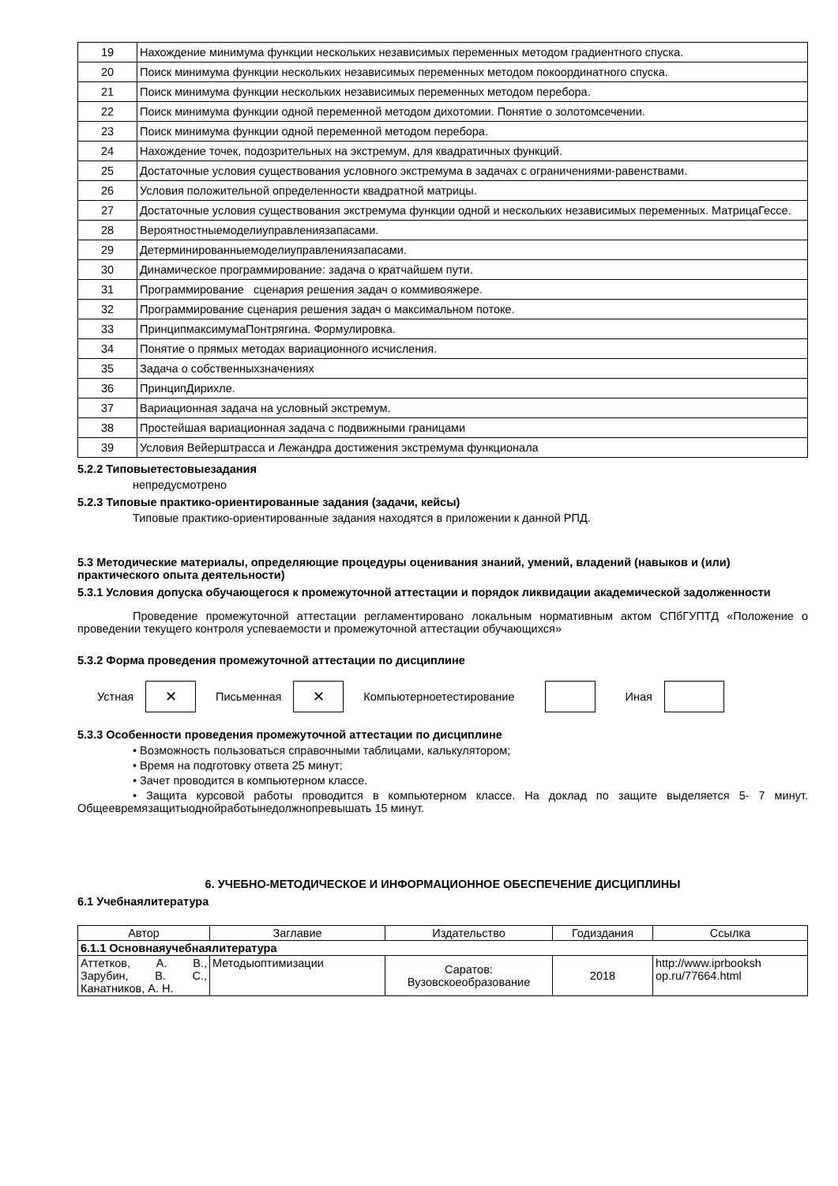| 19 | Нахождение минимума функции нескольких независимых переменных методом градиентного спуска. |
| 20 | Поиск минимума функции нескольких независимых переменных методом покоординатного спуска. |
| 21 | Поиск минимума функции нескольких независимых переменных методом перебора. |
| 22 | Поиск минимума функции одной переменной методом дихотомии. Понятие о золотомсечении. |
| 23 | Поиск минимума функции одной переменной методом перебора. |
| 24 | Нахождение точек, подозрительных на экстремум, для квадратичных функций. |
| 25 | Достаточные условия существования условного экстремума в задачах с ограничениями-равенствами. |
| 26 | Условия положительной определенности квадратной матрицы. |
| 27 | Достаточные условия существования экстремума функции одной и нескольких независимых переменных. МатрицаГессе. |
| 28 | Вероятностныемоделиуправлениязапасами. |
| 29 | Детерминированныемоделиуправлениязапасами. |
| 30 | Динамическое программирование: задача о кратчайшем пути. |
| 31 | Программирование сценария решения задач о коммивояжере. |
| 32 | Программирование сценария решения задач о максимальном потоке. |
| 33 | ПринципмаксимумаПонтрягина. Формулировка. |
| 34 | Понятие о прямых методах вариационного исчисления. |
| 35 | Задача о собственныхзначениях |
| 36 | ПринципДирихле. |
| 37 | Вариационная задача на условный экстремум. |
| 38 | Простейшая вариационная задача с подвижными границами |
| 39 | Условия Вейерштрасса и Лежандра достижения экстремума функционала |
5.2.2 Типовыетестовыезадания
непредусмотрено
5.2.3 Типовые практико-ориентированные задания (задачи, кейсы)
Типовые практико-ориентированные задания находятся в приложении к данной РПД.
5.3 Методические материалы, определяющие процедуры оценивания знаний, умений, владений (навыков и (или) практического опыта деятельности)
5.3.1 Условия допуска обучающегося к промежуточной аттестации и порядок ликвидации академической задолженности
Проведение промежуточной аттестации регламентировано локальным нормативным актом СПбГУПТД «Положение о проведении текущего контроля успеваемости и промежуточной аттестации обучающихся»
5.3.2 Форма проведения промежуточной аттестации по дисциплине
Устная
✕
Письменная
✕
Компьютерноетестирование Иная
5.3.3 Особенности проведения промежуточной аттестации по дисциплине
• Возможность пользоваться справочными таблицами, калькулятором;
• Время на подготовку ответа 25 минут;
• Зачет проводится в компьютерном классе.
• Защита курсовой работы проводится в компьютерном классе. На доклад по защите выделяется 5- 7 минут. Общеевремязащитыоднойработынедолжнопревышать 15 минут.
6. УЧЕБНО-МЕТОДИЧЕСКОЕ И ИНФОРМАЦИОННОЕ ОБЕСПЕЧЕНИЕ ДИСЦИПЛИНЫ
6.1 Учебнаялитература
| Автор | Заглавие | Издательство | Годиздания | Ссылка |
| --- | --- | --- | --- | --- |
| 6.1.1 Основнаяучебнаялитература | | | | |
| Аттетков, А. В., Зарубин, В. С., Канатников, А. Н. | Методыоптимизации | Саратов: Вузовскоеобразование | 2018 | http://www.iprbooksh op.ru/77664.html |